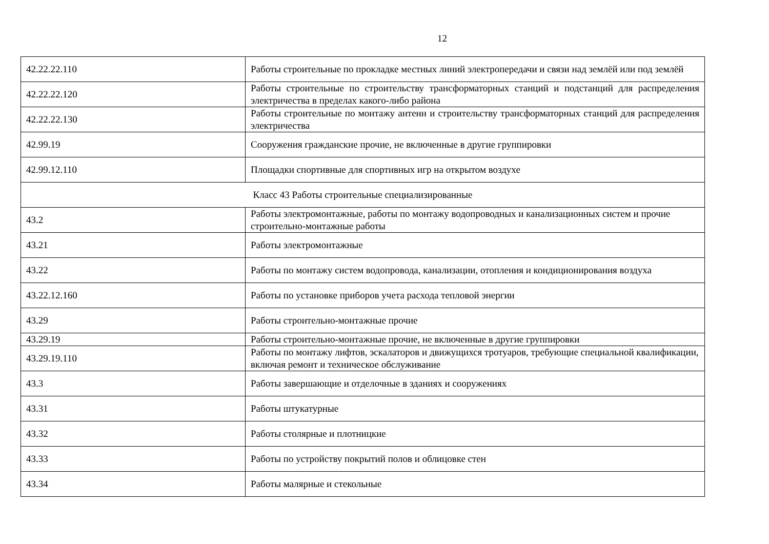12
| 42.22.22.110 | Работы строительные по прокладке местных линий электропередачи и связи над землёй или под землёй |
| 42.22.22.120 | Работы строительные по строительству трансформаторных станций и подстанций для распределения электричества в пределах какого-либо района |
| 42.22.22.130 | Работы строительные по монтажу антенн и строительству трансформаторных станций для распределения электричества |
| 42.99.19 | Сооружения гражданские прочие, не включенные в другие группировки |
| 42.99.12.110 | Площадки спортивные для спортивных игр на открытом воздухе |
| Класс 43 Работы строительные специализированные | |
| 43.2 | Работы электромонтажные, работы по монтажу водопроводных и канализационных систем и прочие строительно-монтажные работы |
| 43.21 | Работы электромонтажные |
| 43.22 | Работы по монтажу систем водопровода, канализации, отопления и кондиционирования воздуха |
| 43.22.12.160 | Работы по установке приборов учета расхода тепловой энергии |
| 43.29 | Работы строительно-монтажные прочие |
| 43.29.19 | Работы строительно-монтажные прочие, не включенные в другие группировки |
| 43.29.19.110 | Работы по монтажу лифтов, эскалаторов и движущихся тротуаров, требующие специальной квалификации, включая ремонт и техническое обслуживание |
| 43.3 | Работы завершающие и отделочные в зданиях и сооружениях |
| 43.31 | Работы штукатурные |
| 43.32 | Работы столярные и плотницкие |
| 43.33 | Работы по устройству покрытий полов и облицовке стен |
| 43.34 | Работы малярные и стекольные |